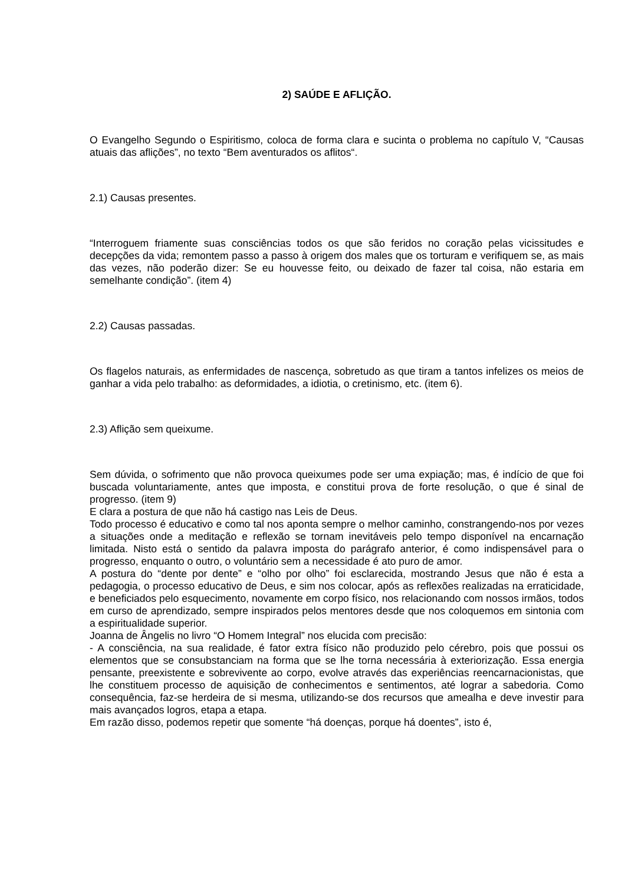2) SAÚDE E AFLIÇÃO.
O Evangelho Segundo o Espiritismo, coloca de forma clara e sucinta o problema no capítulo V, “Causas atuais das aflições”, no texto “Bem aventurados os aflitos“.
2.1) Causas presentes.
“Interroguem friamente suas consciências todos os que são feridos no coração pelas vicissitudes e decepções da vida; remontem passo a passo à origem dos males que os torturam e verifiquem se, as mais das vezes, não poderão dizer: Se eu houvesse feito, ou deixado de fazer tal coisa, não estaria em semelhante condição”. (item 4)
2.2) Causas passadas.
Os flagelos naturais, as enfermidades de nascença, sobretudo as que tiram a tantos infelizes os meios de ganhar a vida pelo trabalho: as deformidades, a idiotia, o cretinismo, etc. (item 6).
2.3) Aflição sem queixume.
Sem dúvida, o sofrimento que não provoca queixumes pode ser uma expiação; mas, é indício de que foi buscada voluntariamente, antes que imposta, e constitui prova de forte resolução, o que é sinal de progresso. (item 9)
E clara a postura de que não há castigo nas Leis de Deus.
Todo processo é educativo e como tal nos aponta sempre o melhor caminho, constrangendo-nos por vezes a situações onde a meditação e reflexão se tornam inevitáveis pelo tempo disponível na encarnação limitada. Nisto está o sentido da palavra imposta do parágrafo anterior, é como indispensável para o progresso, enquanto o outro, o voluntário sem a necessidade é ato puro de amor.
A postura do “dente por dente” e “olho por olho” foi esclarecida, mostrando Jesus que não é esta a pedagogia, o processo educativo de Deus, e sim nos colocar, após as reflexões realizadas na erraticidade, e beneficiados pelo esquecimento, novamente em corpo físico, nos relacionando com nossos irmãos, todos em curso de aprendizado, sempre inspirados pelos mentores desde que nos coloquemos em sintonia com a espiritualidade superior.
Joanna de Ângelis no livro “O Homem Integral” nos elucida com precisão:
- A consciência, na sua realidade, é fator extra físico não produzido pelo cérebro, pois que possui os elementos que se consubstanciam na forma que se lhe torna necessária à exteriorização. Essa energia pensante, preexistente e sobrevivente ao corpo, evolve através das experiências reencarnacionistas, que lhe constituem processo de aquisição de conhecimentos e sentimentos, até lograr a sabedoria. Como consequência, faz-se herdeira de si mesma, utilizando-se dos recursos que amealha e deve investir para mais avançados logros, etapa a etapa.
Em razão disso, podemos repetir que somente “há doenças, porque há doentes”, isto é,